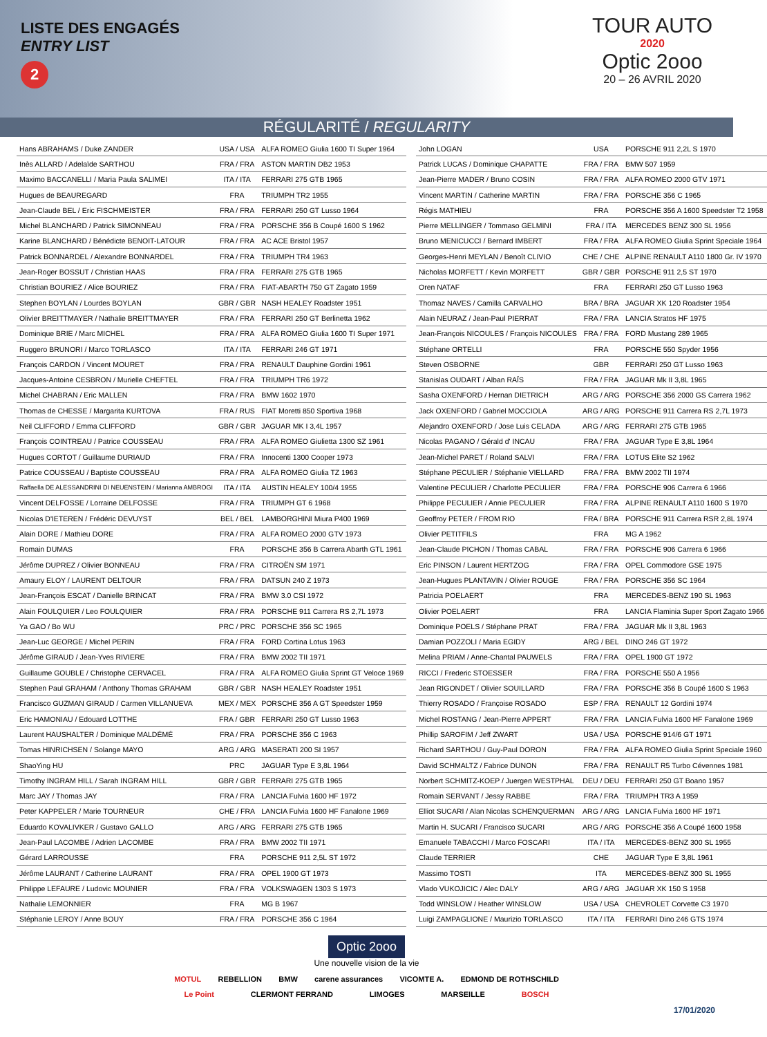LISTE DES ENGAGÉS
ENTRY LIST
2
TOUR AUTO
2020
Optic 2ooo
20 – 26 AVRIL 2020
RÉGULARITÉ / REGULARITY
| Hans ABRAHAMS / Duke ZANDER | USA / USA | ALFA ROMEO Giulia 1600 TI Super 1964 |
| Inès ALLARD / Adelaïde SARTHOU | FRA / FRA | ASTON MARTIN DB2 1953 |
| Maximo BACCANELLI / Maria Paula SALIMEI | ITA / ITA | FERRARI 275 GTB 1965 |
| Hugues de BEAUREGARD | FRA | TRIUMPH TR2 1955 |
| Jean-Claude BEL / Eric FISCHMEISTER | FRA / FRA | FERRARI 250 GT Lusso 1964 |
| Michel BLANCHARD / Patrick SIMONNEAU | FRA / FRA | PORSCHE 356 B Coupé 1600 S 1962 |
| Karine BLANCHARD / Bénédicte BENOIT-LATOUR | FRA / FRA | AC ACE Bristol 1957 |
| Patrick BONNARDEL / Alexandre BONNARDEL | FRA / FRA | TRIUMPH TR4 1963 |
| Jean-Roger BOSSUT / Christian HAAS | FRA / FRA | FERRARI 275 GTB 1965 |
| Christian BOURIEZ / Alice BOURIEZ | FRA / FRA | FIAT-ABARTH 750 GT Zagato 1959 |
| Stephen BOYLAN / Lourdes BOYLAN | GBR / GBR | NASH HEALEY Roadster 1951 |
| Olivier BREITTMAYER / Nathalie BREITTMAYER | FRA / FRA | FERRARI 250 GT Berlinetta 1962 |
| Dominique BRIE / Marc MICHEL | FRA / FRA | ALFA ROMEO Giulia 1600 TI Super 1971 |
| Ruggero BRUNORI / Marco TORLASCO | ITA / ITA | FERRARI 246 GT 1971 |
| François CARDON / Vincent MOURET | FRA / FRA | RENAULT Dauphine Gordini 1961 |
| Jacques-Antoine CESBRON / Murielle CHEFTEL | FRA / FRA | TRIUMPH TR6 1972 |
| Michel CHABRAN / Eric MALLEN | FRA / FRA | BMW 1602 1970 |
| Thomas de CHESSE / Margarita KURTOVA | FRA / RUS | FIAT Moretti 850 Sportiva 1968 |
| Neil CLIFFORD / Emma CLIFFORD | GBR / GBR | JAGUAR MK I 3,4L 1957 |
| François COINTREAU / Patrice COUSSEAU | FRA / FRA | ALFA ROMEO Giulietta 1300 SZ 1961 |
| Hugues CORTOT / Guillaume DURIAUD | FRA / FRA | Innocenti 1300 Cooper 1973 |
| Patrice COUSSEAU / Baptiste COUSSEAU | FRA / FRA | ALFA ROMEO Giulia TZ 1963 |
| Raffaella DE ALESSANDRINI DI NEUENSTEIN / Marianna AMBROGI | ITA / ITA | AUSTIN HEALEY 100/4 1955 |
| Vincent DELFOSSE / Lorraine DELFOSSE | FRA / FRA | TRIUMPH GT 6 1968 |
| Nicolas D'IETEREN / Frédéric DEVUYST | BEL / BEL | LAMBORGHINI Miura P400 1969 |
| Alain DORE / Mathieu DORE | FRA / FRA | ALFA ROMEO 2000 GTV 1973 |
| Romain DUMAS | FRA | PORSCHE 356 B Carrera Abarth GTL 1961 |
| Jérôme DUPREZ / Olivier BONNEAU | FRA / FRA | CITROËN SM 1971 |
| Amaury ELOY / LAURENT DELTOUR | FRA / FRA | DATSUN 240 Z 1973 |
| Jean-François ESCAT / Danielle BRINCAT | FRA / FRA | BMW 3.0 CSI 1972 |
| Alain FOULQUIER / Leo FOULQUIER | FRA / FRA | PORSCHE 911 Carrera RS 2,7L 1973 |
| Ya GAO / Bo WU | PRC / PRC | PORSCHE 356 SC 1965 |
| Jean-Luc GEORGE / Michel PERIN | FRA / FRA | FORD Cortina Lotus 1963 |
| Jérôme GIRAUD / Jean-Yves RIVIERE | FRA / FRA | BMW 2002 TII 1971 |
| Guillaume GOUBLE / Christophe CERVACEL | FRA / FRA | ALFA ROMEO Giulia Sprint GT Veloce 1969 |
| Stephen Paul GRAHAM / Anthony Thomas GRAHAM | GBR / GBR | NASH HEALEY Roadster 1951 |
| Francisco GUZMAN GIRAUD / Carmen VILLANUEVA | MEX / MEX | PORSCHE 356 A GT Speedster 1959 |
| Eric HAMONIAU / Edouard LOTTHE | FRA / GBR | FERRARI 250 GT Lusso 1963 |
| Laurent HAUSHALTER / Dominique MALDÉMÉ | FRA / FRA | PORSCHE 356 C 1963 |
| Tomas HINRICHSEN / Solange MAYO | ARG / ARG | MASERATI 200 SI 1957 |
| ShaoYing HU | PRC | JAGUAR Type E 3,8L 1964 |
| Timothy INGRAM HILL / Sarah INGRAM HILL | GBR / GBR | FERRARI 275 GTB 1965 |
| Marc JAY / Thomas JAY | FRA / FRA | LANCIA Fulvia 1600 HF 1972 |
| Peter KAPPELER / Marie TOURNEUR | CHE / FRA | LANCIA Fulvia 1600 HF Fanalone 1969 |
| Eduardo KOVALIVKER / Gustavo GALLO | ARG / ARG | FERRARI 275 GTB 1965 |
| Jean-Paul LACOMBE / Adrien LACOMBE | FRA / FRA | BMW 2002 TII 1971 |
| Gérard LARROUSSE | FRA | PORSCHE 911 2,5L ST 1972 |
| Jérôme LAURANT / Catherine LAURANT | FRA / FRA | OPEL 1900 GT 1973 |
| Philippe LEFAURE / Ludovic MOUNIER | FRA / FRA | VOLKSWAGEN 1303 S 1973 |
| Nathalie LEMONNIER | FRA | MG B 1967 |
| Stéphanie LEROY / Anne BOUY | FRA / FRA | PORSCHE 356 C 1964 |
| John LOGAN | USA | PORSCHE 911 2,2L S 1970 |
| Patrick LUCAS / Dominique CHAPATTE | FRA / FRA | BMW 507 1959 |
| Jean-Pierre MADER / Bruno COSIN | FRA / FRA | ALFA ROMEO 2000 GTV 1971 |
| Vincent MARTIN / Catherine MARTIN | FRA / FRA | PORSCHE 356 C 1965 |
| Régis MATHIEU | FRA | PORSCHE 356 A 1600 Speedster T2 1958 |
| Pierre MELLINGER / Tommaso GELMINI | FRA / ITA | MERCEDES BENZ 300 SL 1956 |
| Bruno MENICUCCI / Bernard IMBERT | FRA / FRA | ALFA ROMEO Giulia Sprint Speciale 1964 |
| Georges-Henri MEYLAN / Benoît CLIVIO | CHE / CHE | ALPINE RENAULT A110 1800 Gr. IV 1970 |
| Nicholas MORFETT / Kevin MORFETT | GBR / GBR | PORSCHE 911 2,5 ST 1970 |
| Oren NATAF | FRA | FERRARI 250 GT Lusso 1963 |
| Thomaz NAVES / Camilla CARVALHO | BRA / BRA | JAGUAR XK 120 Roadster 1954 |
| Alain NEURAZ / Jean-Paul PIERRAT | FRA / FRA | LANCIA Stratos HF 1975 |
| Jean-François NICOULES / François NICOULES | FRA / FRA | FORD Mustang 289 1965 |
| Stéphane ORTELLI | FRA | PORSCHE 550 Spyder 1956 |
| Steven OSBORNE | GBR | FERRARI 250 GT Lusso 1963 |
| Stanislas OUDART / Alban RAÏS | FRA / FRA | JAGUAR Mk II 3,8L 1965 |
| Sasha OXENFORD / Hernan DIETRICH | ARG / ARG | PORSCHE 356 2000 GS Carrera 1962 |
| Jack OXENFORD / Gabriel MOCCIOLA | ARG / ARG | PORSCHE 911 Carrera RS 2,7L 1973 |
| Alejandro OXENFORD / Jose Luis CELADA | ARG / ARG | FERRARI 275 GTB 1965 |
| Nicolas PAGANO / Gérald d' INCAU | FRA / FRA | JAGUAR Type E 3,8L 1964 |
| Jean-Michel PARET / Roland SALVI | FRA / FRA | LOTUS Elite S2 1962 |
| Stéphane PECULIER / Stéphanie VIELLARD | FRA / FRA | BMW 2002 TII 1974 |
| Valentine PECULIER / Charlotte PECULIER | FRA / FRA | PORSCHE 906 Carrera 6 1966 |
| Philippe PECULIER / Annie PECULIER | FRA / FRA | ALPINE RENAULT A110 1600 S 1970 |
| Geoffroy PETER / FROM RIO | FRA / BRA | PORSCHE 911 Carrera RSR 2,8L 1974 |
| Olivier PETITFILS | FRA | MG A 1962 |
| Jean-Claude PICHON / Thomas CABAL | FRA / FRA | PORSCHE 906 Carrera 6 1966 |
| Eric PINSON / Laurent HERTZOG | FRA / FRA | OPEL Commodore GSE 1975 |
| Jean-Hugues PLANTAVIN / Olivier ROUGE | FRA / FRA | PORSCHE 356 SC 1964 |
| Patricia POELAERT | FRA | MERCEDES-BENZ 190 SL 1963 |
| Olivier POELAERT | FRA | LANCIA Flaminia Super Sport Zagato 1966 |
| Dominique POELS / Stéphane PRAT | FRA / FRA | JAGUAR Mk II 3,8L 1963 |
| Damian POZZOLI / Maria EGIDY | ARG / BEL | DINO 246 GT 1972 |
| Melina PRIAM / Anne-Chantal PAUWELS | FRA / FRA | OPEL 1900 GT 1972 |
| RICCI / Frederic STOESSER | FRA / FRA | PORSCHE 550 A 1956 |
| Jean RIGONDET / Olivier SOUILLARD | FRA / FRA | PORSCHE 356 B Coupé 1600 S 1963 |
| Thierry ROSADO / Françoise ROSADO | ESP / FRA | RENAULT 12 Gordini 1974 |
| Michel ROSTANG / Jean-Pierre APPERT | FRA / FRA | LANCIA Fulvia 1600 HF Fanalone 1969 |
| Phillip SAROFIM / Jeff ZWART | USA / USA | PORSCHE 914/6 GT 1971 |
| Richard SARTHOU / Guy-Paul DORON | FRA / FRA | ALFA ROMEO Giulia Sprint Speciale 1960 |
| David SCHMALTZ / Fabrice DUNON | FRA / FRA | RENAULT R5 Turbo Cévennes 1981 |
| Norbert SCHMITZ-KOEP / Juergen WESTPHAL | DEU / DEU | FERRARI 250 GT Boano 1957 |
| Romain SERVANT / Jessy RABBE | FRA / FRA | TRIUMPH TR3 A 1959 |
| Elliot SUCARI / Alan Nicolas SCHENQUERMAN | ARG / ARG | LANCIA Fulvia 1600 HF 1971 |
| Martin H. SUCARI / Francisco SUCARI | ARG / ARG | PORSCHE 356 A Coupé 1600 1958 |
| Emanuele TABACCHI / Marco FOSCARI | ITA / ITA | MERCEDES-BENZ 300 SL 1955 |
| Claude TERRIER | CHE | JAGUAR Type E 3,8L 1961 |
| Massimo TOSTI | ITA | MERCEDES-BENZ 300 SL 1955 |
| Vlado VUKOJICIC / Alec DALY | ARG / ARG | JAGUAR XK 150 S 1958 |
| Todd WINSLOW / Heather WINSLOW | USA / USA | CHEVROLET Corvette C3 1970 |
| Luigi ZAMPAGLIONE / Maurizio TORLASCO | ITA / ITA | FERRARI Dino 246 GTS 1974 |
Optic 2ooo
Une nouvelle vision de la vie
MOTUL REBELLION BMW carene assurances VICOMTE A. EDMOND DE ROTHSCHILD
Le Point CLERMONT FERRAND LIMOGES MARSEILLE BOSCH
17/01/2020